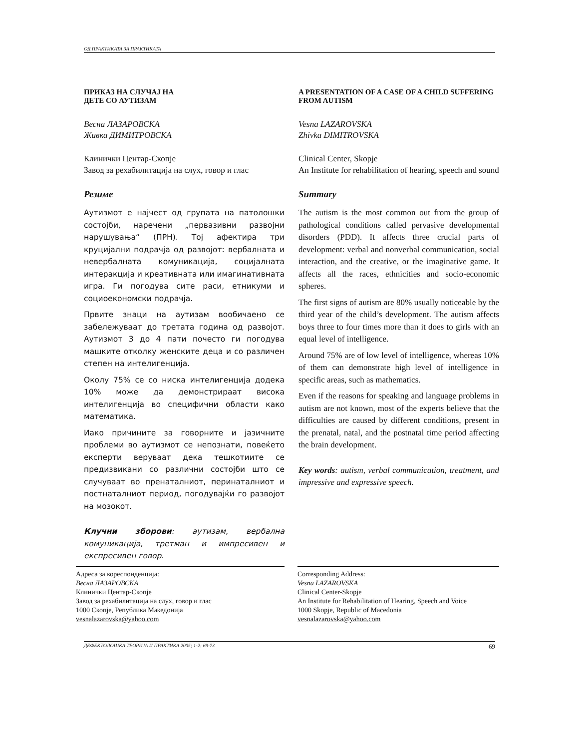ОД ПРАКТИКАТА ЗА ПРАКТИКАТА
ПРИКАЗ НА СЛУЧАЈ НА
ДЕТЕ СО АУТИЗАМ
Весна ЛАЗАРОВСКА
Живка ДИМИТРОВСКА
Клинички Центар-Скопје
Завод за рехабилитација на слух, говор и глас
Резиме
Аутизмот е најчест од групата на патолошки состојби, наречени „первазивни развојни нарушувања“ (ПРН). Тој афектира три круцијални подрачја од развојот: вербалната и невербалната комуникација, социјалната интеракција и креативната или имагинативната игра. Ги погодува сите раси, етникуми и социоекономски подрачја.
Првите знаци на аутизам вообичаено се забележуваат до третата година од развојот. Аутизмот 3 до 4 пати почесто ги погодува машките отколку женските деца и со различен степен на интелигенција.
Околу 75% се со ниска интелигенција додека 10% може да демонстрираат висока интелигенција во специфични области како математика.
Иако причините за говорните и јазичните проблеми во аутизмот се непознати, повеќето експерти веруваат дека тешкотиите се предизвикани со различни состојби што се случуваат во пренаталниот, перинаталниот и постнаталниот период, погодувајќи го развојот на мозокот.
Клучни зборови: аутизам, вербална комуникација, третман и импресивен и експресивен говор.
A PRESENTATION OF A CASE OF A CHILD SUFFERING FROM AUTISM
Vesna LAZAROVSKA
Zhivka DIMITROVSKA
Clinical Center, Skopje
An Institute for rehabilitation of hearing, speech and sound
Summary
The autism is the most common out from the group of pathological conditions called pervasive developmental disorders (PDD). It affects three crucial parts of development: verbal and nonverbal communication, social interaction, and the creative, or the imaginative game. It affects all the races, ethnicities and socio-economic spheres.
The first signs of autism are 80% usually noticeable by the third year of the child’s development. The autism affects boys three to four times more than it does to girls with an equal level of intelligence.
Around 75% are of low level of intelligence, whereas 10% of them can demonstrate high level of intelligence in specific areas, such as mathematics.
Even if the reasons for speaking and language problems in autism are not known, most of the experts believe that the difficulties are caused by different conditions, present in the prenatal, natal, and the postnatal time period affecting the brain development.
Key words: autism, verbal communication, treatment, and impressive and expressive speech.
Адреса за кореспонденција:
Весна ЛАЗАРОВСКА
Клинички Центар-Скопје
Завод за рехабилитација на слух, говор и глас
1000 Скопје, Република Македонија
vesnalazarovska@yahoo.com
Corresponding Address:
Vesna LAZAROVSKA
Clinical Center-Skopje
An Institute for Rehabilitation of Hearing, Speech and Voice
1000 Skopje, Republic of Macedonia
vesnalazarovska@yahoo.com
ДЕФЕКТОЛОШКА ТЕОРИЈА И ПРАКТИКА 2005; 1-2: 69-73 69